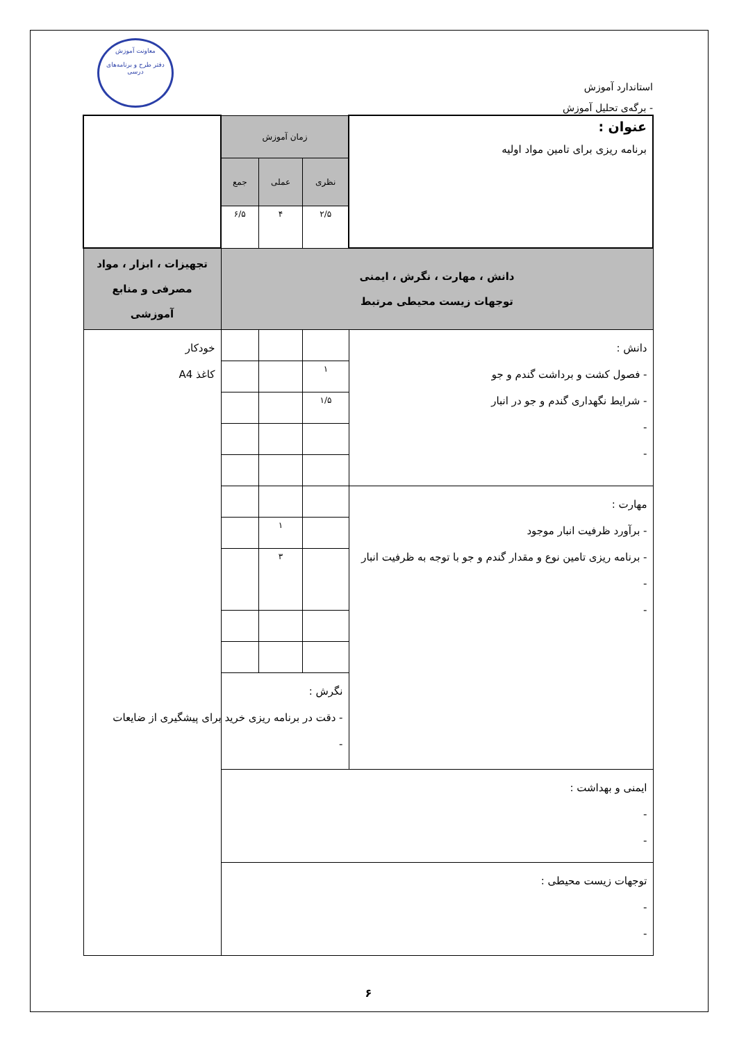استاندارد آموزش
- برگه‌ی تحلیل آموزش
معاونت آموزش
دفتر طرح و برنامه‌های درسی
| عنوان : برنامه ریزی برای تامین مواد اولیه | زمان آموزش | | | |
| | نظری | عملی | جمع | |
| | ۲/۵ | ۴ | ۶/۵ | |
| دانش ، مهارت ، نگرش ، ایمنی توجهات زیست محیطی مرتبط | | | | تجهیزات ، ابزار ، مواد مصرفی و منابع آموزشی |
| دانش : - فصول کشت و برداشت گندم و جو - شرایط نگهداری گندم و جو در انبار - - | | | | خودکار کاغذ A4 |
| | ۱ | | | |
| | ۱/۵ | | | |
| مهارت : - برآورد ظرفیت انبار موجود - برنامه ریزی تامین نوع و مقدار گندم و جو با توجه به ظرفیت انبار - - | | | | |
| | | ۱ | | |
| | | ۳ | | |
| | نگرش : - دقت در برنامه ریزی خرید برای پیشگیری از ضایعات - | | | |
| ایمنی و بهداشت : - - | | | | |
| توجهات زیست محیطی : - - | | | | |
۶